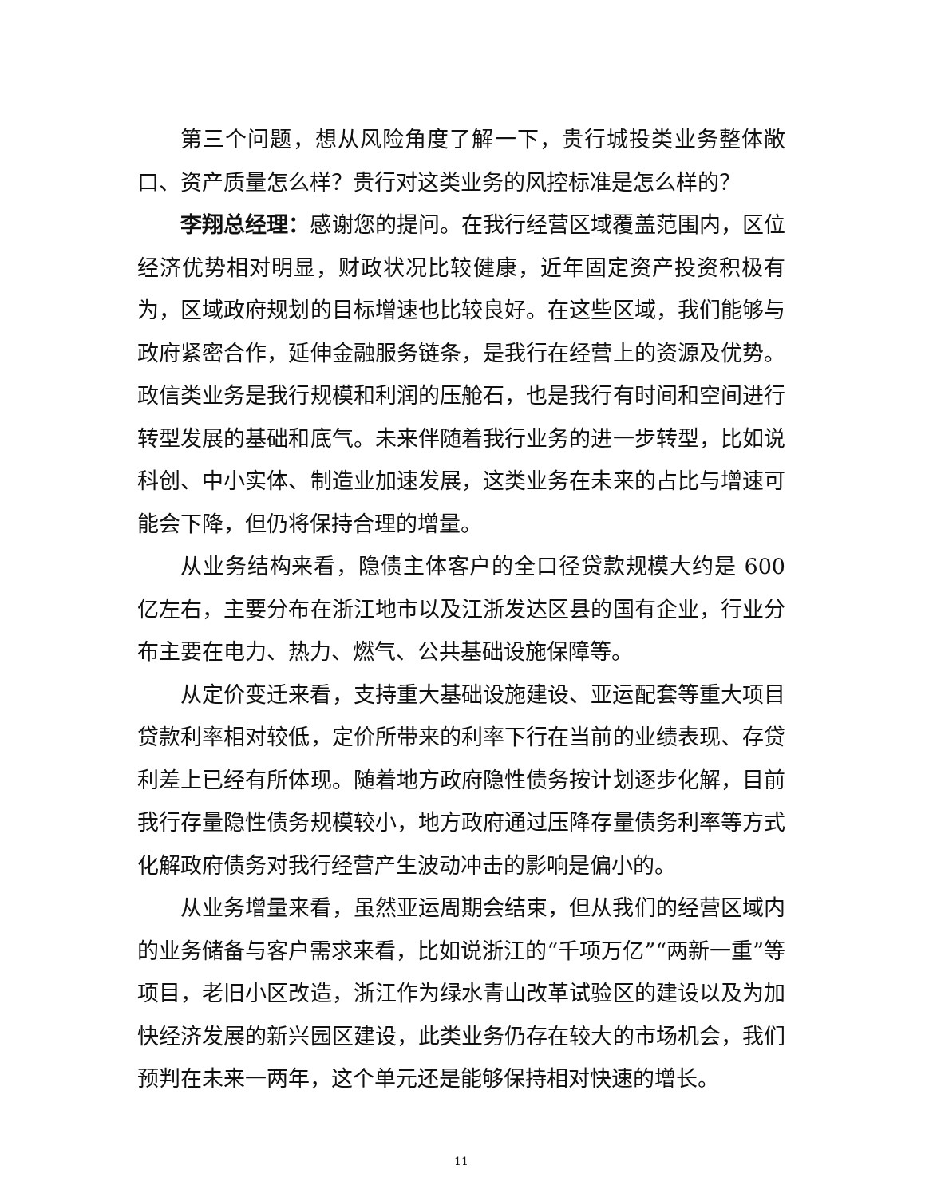第三个问题，想从风险角度了解一下，贵行城投类业务整体敞口、资产质量怎么样？贵行对这类业务的风控标准是怎么样的？
李翔总经理：感谢您的提问。在我行经营区域覆盖范围内，区位经济优势相对明显，财政状况比较健康，近年固定资产投资积极有为，区域政府规划的目标增速也比较良好。在这些区域，我们能够与政府紧密合作，延伸金融服务链条，是我行在经营上的资源及优势。政信类业务是我行规模和利润的压舱石，也是我行有时间和空间进行转型发展的基础和底气。未来伴随着我行业务的进一步转型，比如说科创、中小实体、制造业加速发展，这类业务在未来的占比与增速可能会下降，但仍将保持合理的增量。
从业务结构来看，隐债主体客户的全口径贷款规模大约是 600 亿左右，主要分布在浙江地市以及江浙发达区县的国有企业，行业分布主要在电力、热力、燃气、公共基础设施保障等。
从定价变迁来看，支持重大基础设施建设、亚运配套等重大项目贷款利率相对较低，定价所带来的利率下行在当前的业绩表现、存贷利差上已经有所体现。随着地方政府隐性债务按计划逐步化解，目前我行存量隐性债务规模较小，地方政府通过压降存量债务利率等方式化解政府债务对我行经营产生波动冲击的影响是偏小的。
从业务增量来看，虽然亚运周期会结束，但从我们的经营区域内的业务储备与客户需求来看，比如说浙江的“千项万亿”“两新一重”等项目，老旧小区改造，浙江作为绿水青山改革试验区的建设以及为加快经济发展的新兴园区建设，此类业务仍存在较大的市场机会，我们预判在未来一两年，这个单元还是能够保持相对快速的增长。
11